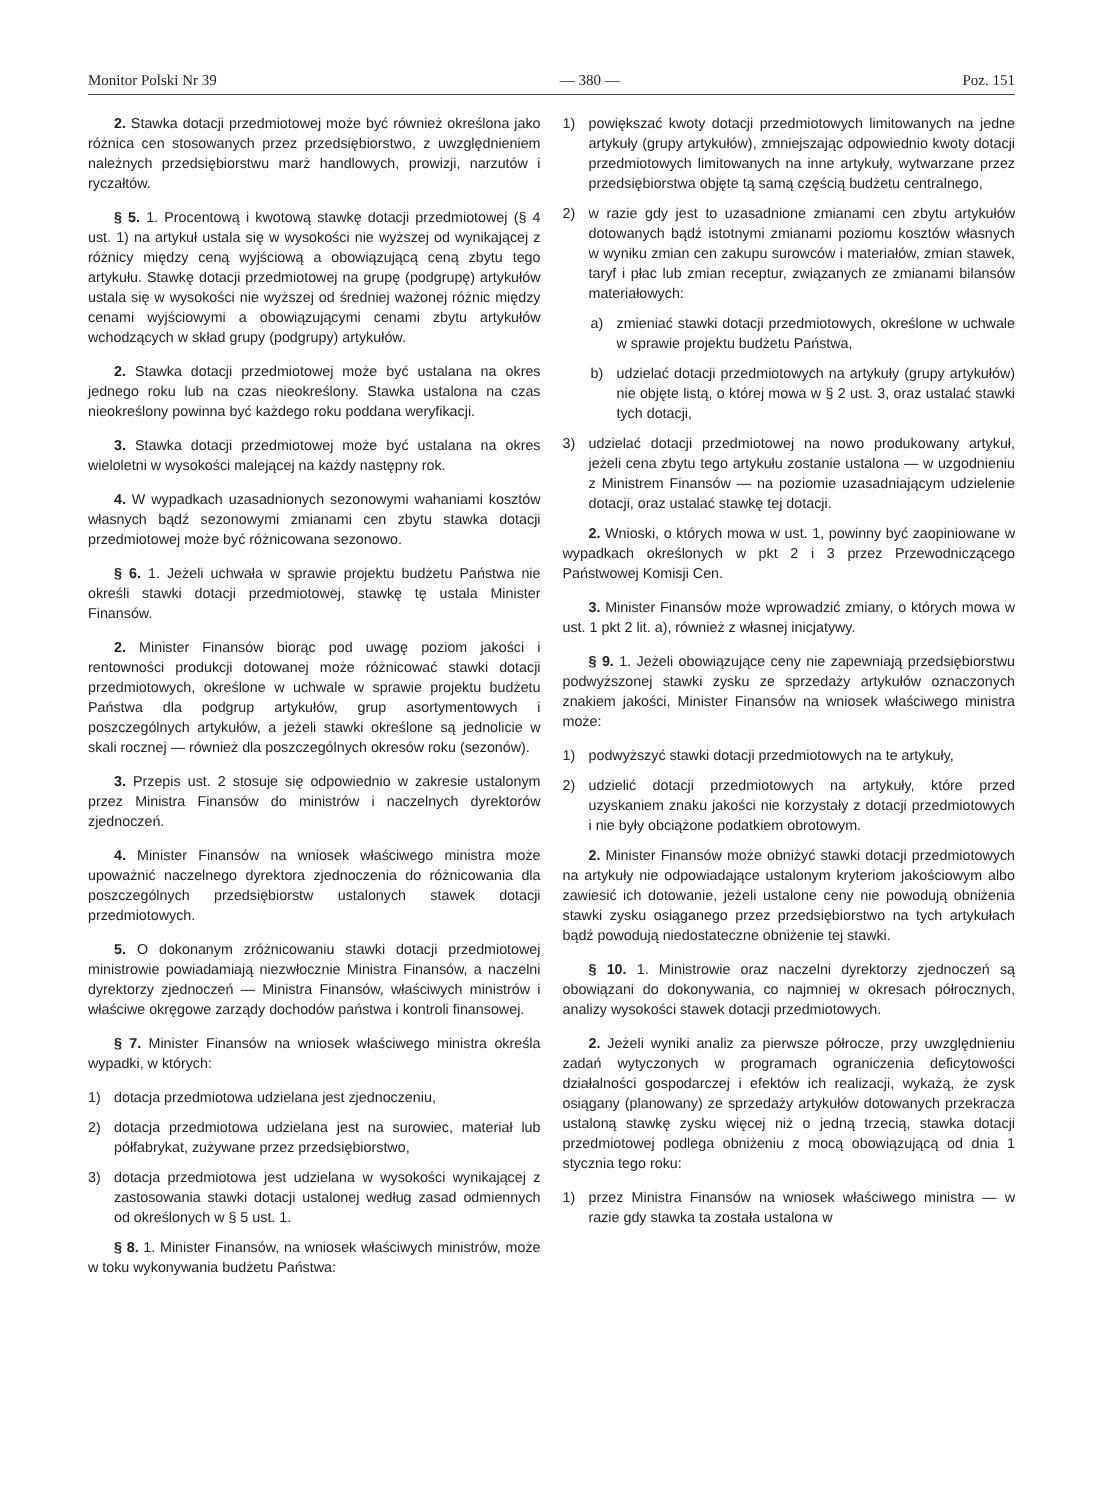Monitor Polski Nr 39 — 380 — Poz. 151
2. Stawka dotacji przedmiotowej może być również określona jako różnica cen stosowanych przez przedsiębiorstwo, z uwzględnieniem należnych przedsiębiorstwu marż handlowych, prowizji, narzutów i ryczałtów.
§ 5. 1. Procentową i kwotową stawkę dotacji przedmiotowej (§ 4 ust. 1) na artykuł ustala się w wysokości nie wyższej od wynikającej z różnicy między ceną wyjściową a obowiązującą ceną zbytu tego artykułu. Stawkę dotacji przedmiotowej na grupę (podgrupę) artykułów ustala się w wysokości nie wyższej od średniej ważonej różnic między cenami wyjściowymi a obowiązującymi cenami zbytu artykułów wchodzących w skład grupy (podgrupy) artykułów.
2. Stawka dotacji przedmiotowej może być ustalana na okres jednego roku lub na czas nieokreślony. Stawka ustalona na czas nieokreślony powinna być każdego roku poddana weryfikacji.
3. Stawka dotacji przedmiotowej może być ustalana na okres wieloletni w wysokości malejącej na każdy następny rok.
4. W wypadkach uzasadnionych sezonowymi wahaniami kosztów własnych bądź sezonowymi zmianami cen zbytu stawka dotacji przedmiotowej może być różnicowana sezonowo.
§ 6. 1. Jeżeli uchwała w sprawie projektu budżetu Państwa nie określi stawki dotacji przedmiotowej, stawkę tę ustala Minister Finansów.
2. Minister Finansów biorąc pod uwagę poziom jakości i rentowności produkcji dotowanej może różnicować stawki dotacji przedmiotowych, określone w uchwale w sprawie projektu budżetu Państwa dla podgrup artykułów, grup asortymentowych i poszczególnych artykułów, a jeżeli stawki określone są jednolicie w skali rocznej — również dla poszczególnych okresów roku (sezonów).
3. Przepis ust. 2 stosuje się odpowiednio w zakresie ustalonym przez Ministra Finansów do ministrów i naczelnych dyrektorów zjednoczeń.
4. Minister Finansów na wniosek właściwego ministra może upoważnić naczelnego dyrektora zjednoczenia do różnicowania dla poszczególnych przedsiębiorstw ustalonych stawek dotacji przedmiotowych.
5. O dokonanym zróżnicowaniu stawki dotacji przedmiotowej ministrowie powiadamiają niezwłocznie Ministra Finansów, a naczelni dyrektorzy zjednoczeń — Ministra Finansów, właściwych ministrów i właściwe okręgowe zarządy dochodów państwa i kontroli finansowej.
§ 7. Minister Finansów na wniosek właściwego ministra określa wypadki, w których:
1) dotacja przedmiotowa udzielana jest zjednoczeniu,
2) dotacja przedmiotowa udzielana jest na surowiec, materiał lub półfabrykat, zużywane przez przedsiębiorstwo,
3) dotacja przedmiotowa jest udzielana w wysokości wynikającej z zastosowania stawki dotacji ustalonej według zasad odmiennych od określonych w § 5 ust. 1.
§ 8. 1. Minister Finansów, na wniosek właściwych ministrów, może w toku wykonywania budżetu Państwa:
1) powiększać kwoty dotacji przedmiotowych limitowanych na jedne artykuły (grupy artykułów), zmniejszając odpowiednio kwoty dotacji przedmiotowych limitowanych na inne artykuły, wytwarzane przez przedsiębiorstwa objęte tą samą częścią budżetu centralnego,
2) w razie gdy jest to uzasadnione zmianami cen zbytu artykułów dotowanych bądź istotnymi zmianami poziomu kosztów własnych w wyniku zmian cen zakupu surowców i materiałów, zmian stawek, taryf i płac lub zmian receptur, związanych ze zmianami bilansów materiałowych:
a) zmieniać stawki dotacji przedmiotowych, określone w uchwale w sprawie projektu budżetu Państwa,
b) udzielać dotacji przedmiotowych na artykuły (grupy artykułów) nie objęte listą, o której mowa w § 2 ust. 3, oraz ustalać stawki tych dotacji,
3) udzielać dotacji przedmiotowej na nowo produkowany artykuł, jeżeli cena zbytu tego artykułu zostanie ustalona — w uzgodnieniu z Ministrem Finansów — na poziomie uzasadniającym udzielenie dotacji, oraz ustalać stawkę tej dotacji.
2. Wnioski, o których mowa w ust. 1, powinny być zaopiniowane w wypadkach określonych w pkt 2 i 3 przez Przewodniczącego Państwowej Komisji Cen.
3. Minister Finansów może wprowadzić zmiany, o których mowa w ust. 1 pkt 2 lit. a), również z własnej inicjatywy.
§ 9. 1. Jeżeli obowiązujące ceny nie zapewniają przedsiębiorstwu podwyższonej stawki zysku ze sprzedaży artykułów oznaczonych znakiem jakości, Minister Finansów na wniosek właściwego ministra może:
1) podwyższyć stawki dotacji przedmiotowych na te artykuły,
2) udzielić dotacji przedmiotowych na artykuły, które przed uzyskaniem znaku jakości nie korzystały z dotacji przedmiotowych i nie były obciążone podatkiem obrotowym.
2. Minister Finansów może obniżyć stawki dotacji przedmiotowych na artykuły nie odpowiadające ustalonym kryteriom jakościowym albo zawiesić ich dotowanie, jeżeli ustalone ceny nie powodują obniżenia stawki zysku osiąganego przez przedsiębiorstwo na tych artykułach bądź powodują niedostateczne obniżenie tej stawki.
§ 10. 1. Ministrowie oraz naczelni dyrektorzy zjednoczeń są obowiązani do dokonywania, co najmniej w okresach półrocznych, analizy wysokości stawek dotacji przedmiotowych.
2. Jeżeli wyniki analiz za pierwsze półrocze, przy uwzględnieniu zadań wytyczonych w programach ograniczenia deficytowości działalności gospodarczej i efektów ich realizacji, wykażą, że zysk osiągany (planowany) ze sprzedaży artykułów dotowanych przekracza ustaloną stawkę zysku więcej niż o jedną trzecią, stawka dotacji przedmiotowej podlega obniżeniu z mocą obowiązującą od dnia 1 stycznia tego roku:
1) przez Ministra Finansów na wniosek właściwego ministra — w razie gdy stawka ta została ustalona w